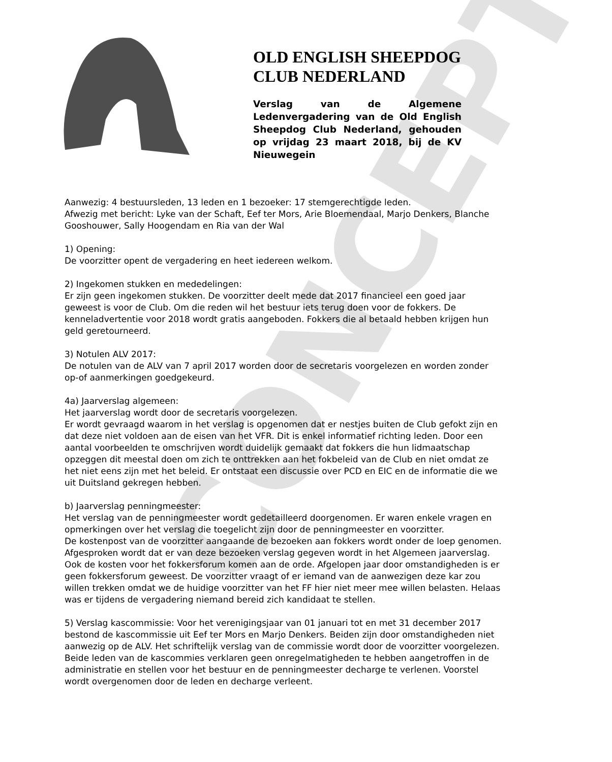CONCEPT
OLD ENGLISH SHEEPDOG CLUB NEDERLAND
Verslag van de Algemene Ledenvergadering van de Old English Sheepdog Club Nederland, gehouden op vrijdag 23 maart 2018, bij de KV Nieuwegein
Aanwezig: 4 bestuursleden, 13 leden en 1 bezoeker: 17 stemgerechtigde leden.
Afwezig met bericht: Lyke van der Schaft, Eef ter Mors, Arie Bloemendaal, Marjo Denkers, Blanche Gooshouwer, Sally Hoogendam en Ria van der Wal
1) Opening:
De voorzitter opent de vergadering en heet iedereen welkom.
2) Ingekomen stukken en mededelingen:
Er zijn geen ingekomen stukken. De voorzitter deelt mede dat 2017 financieel een goed jaar geweest is voor de Club. Om die reden wil het bestuur iets terug doen voor de fokkers. De kenneladvertentie voor 2018 wordt gratis aangeboden. Fokkers die al betaald hebben krijgen hun geld geretourneerd.
3) Notulen ALV 2017:
De notulen van de ALV van 7 april 2017 worden door de secretaris voorgelezen en worden zonder op-of aanmerkingen goedgekeurd.
4a) Jaarverslag algemeen:
Het jaarverslag wordt door de secretaris voorgelezen.
Er wordt gevraagd waarom in het verslag is opgenomen dat er nestjes buiten de Club gefokt zijn en dat deze niet voldoen aan de eisen van het VFR. Dit is enkel informatief richting leden. Door een aantal voorbeelden te omschrijven wordt duidelijk gemaakt dat fokkers die hun lidmaatschap opzeggen dit meestal doen om zich te onttrekken aan het fokbeleid van de Club en niet omdat ze het niet eens zijn met het beleid. Er ontstaat een discussie over PCD en EIC en de informatie die we uit Duitsland gekregen hebben.
b) Jaarverslag penningmeester:
Het verslag van de penningmeester wordt gedetailleerd doorgenomen. Er waren enkele vragen en opmerkingen over het verslag die toegelicht zijn door de penningmeester en voorzitter.
De kostenpost van de voorzitter aangaande de bezoeken aan fokkers wordt onder de loep genomen. Afgesproken wordt dat er van deze bezoeken verslag gegeven wordt in het Algemeen jaarverslag. Ook de kosten voor het fokkersforum komen aan de orde. Afgelopen jaar door omstandigheden is er geen fokkersforum geweest. De voorzitter vraagt of er iemand van de aanwezigen deze kar zou willen trekken omdat we de huidige voorzitter van het FF hier niet meer mee willen belasten. Helaas was er tijdens de vergadering niemand bereid zich kandidaat te stellen.
5) Verslag kascommissie: Voor het verenigingsjaar van 01 januari tot en met 31 december 2017 bestond de kascommissie uit Eef ter Mors en Marjo Denkers. Beiden zijn door omstandigheden niet aanwezig op de ALV. Het schriftelijk verslag van de commissie wordt door de voorzitter voorgelezen. Beide leden van de kascommies verklaren geen onregelmatigheden te hebben aangetroffen in de administratie en stellen voor het bestuur en de penningmeester decharge te verlenen. Voorstel wordt overgenomen door de leden en decharge verleent.